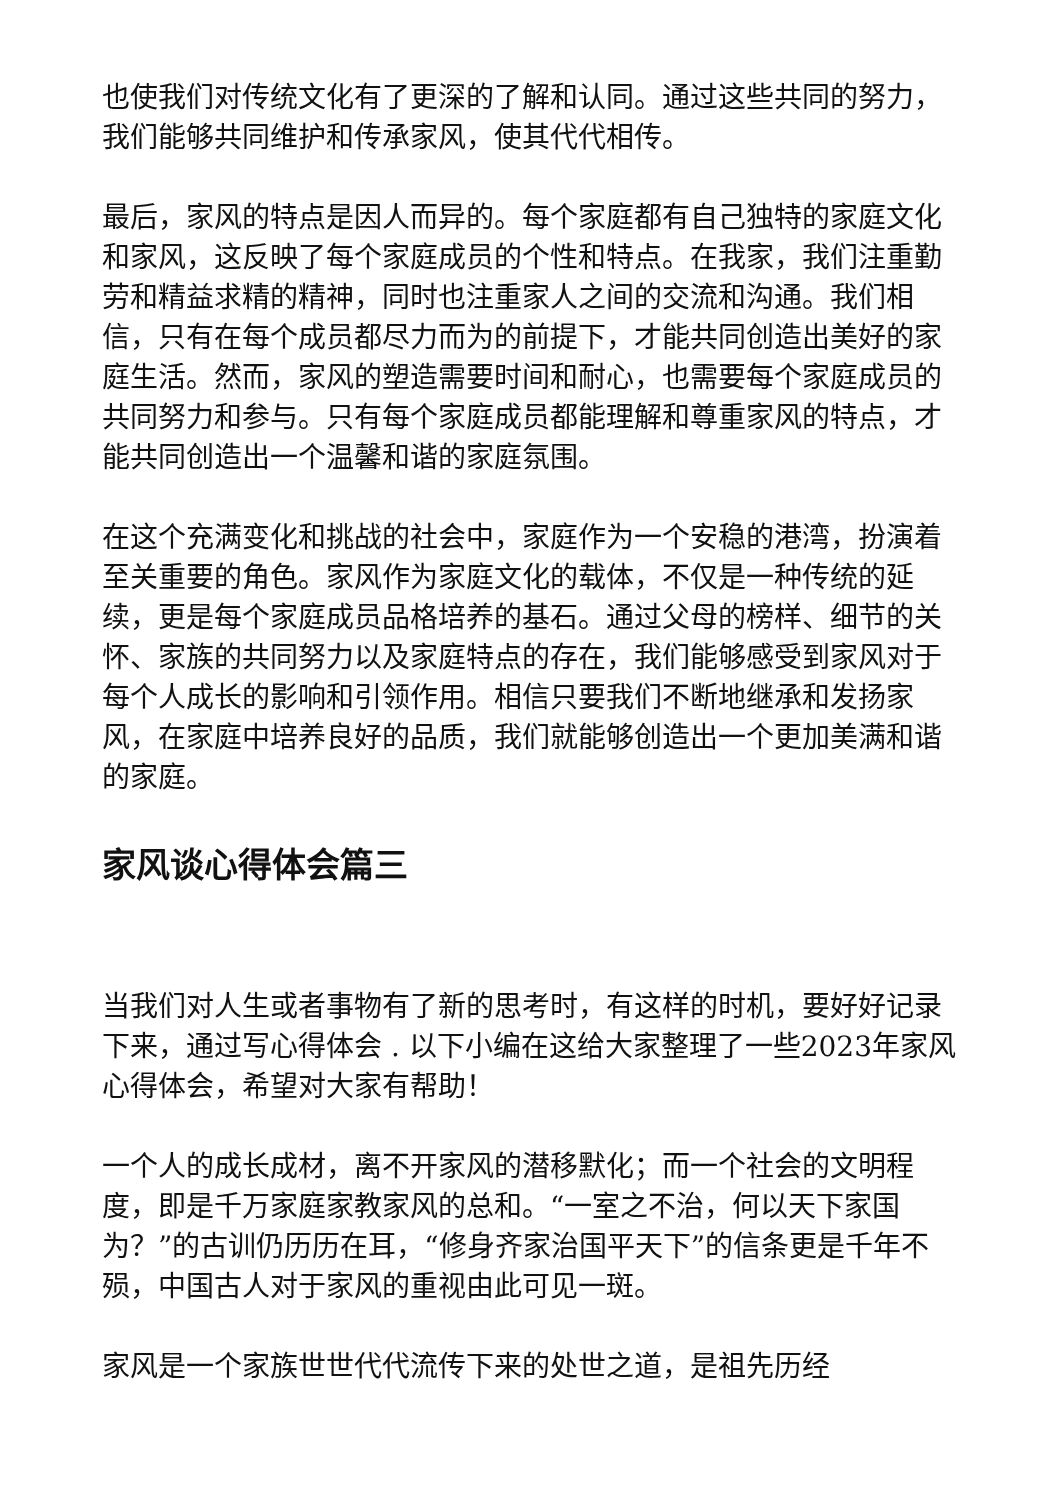也使我们对传统文化有了更深的了解和认同。通过这些共同的努力，我们能够共同维护和传承家风，使其代代相传。
最后，家风的特点是因人而异的。每个家庭都有自己独特的家庭文化和家风，这反映了每个家庭成员的个性和特点。在我家，我们注重勤劳和精益求精的精神，同时也注重家人之间的交流和沟通。我们相信，只有在每个成员都尽力而为的前提下，才能共同创造出美好的家庭生活。然而，家风的塑造需要时间和耐心，也需要每个家庭成员的共同努力和参与。只有每个家庭成员都能理解和尊重家风的特点，才能共同创造出一个温馨和谐的家庭氛围。
在这个充满变化和挑战的社会中，家庭作为一个安稳的港湾，扮演着至关重要的角色。家风作为家庭文化的载体，不仅是一种传统的延续，更是每个家庭成员品格培养的基石。通过父母的榜样、细节的关怀、家族的共同努力以及家庭特点的存在，我们能够感受到家风对于每个人成长的影响和引领作用。相信只要我们不断地继承和发扬家风，在家庭中培养良好的品质，我们就能够创造出一个更加美满和谐的家庭。
家风谈心得体会篇三
当我们对人生或者事物有了新的思考时，有这样的时机，要好好记录下来，通过写心得体会 . 以下小编在这给大家整理了一些2023年家风心得体会，希望对大家有帮助！
一个人的成长成材，离不开家风的潜移默化；而一个社会的文明程度，即是千万家庭家教家风的总和。“一室之不治，何以天下家国为？”的古训仍历历在耳，“修身齐家治国平天下”的信条更是千年不殒，中国古人对于家风的重视由此可见一斑。
家风是一个家族世世代代流传下来的处世之道，是祖先历经